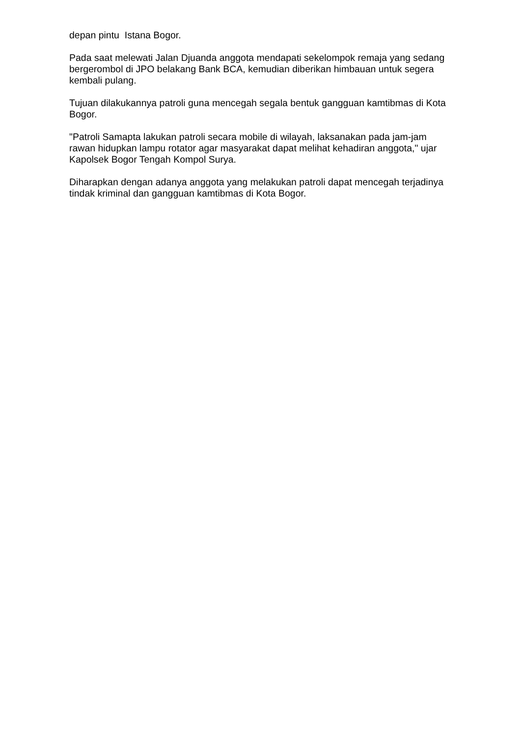depan pintu Istana Bogor.
Pada saat melewati Jalan Djuanda anggota mendapati sekelompok remaja yang sedang bergerombol di JPO belakang Bank BCA, kemudian diberikan himbauan untuk segera kembali pulang.
Tujuan dilakukannya patroli guna mencegah segala bentuk gangguan kamtibmas di Kota Bogor.
"Patroli Samapta lakukan patroli secara mobile di wilayah, laksanakan pada jam-jam rawan hidupkan lampu rotator agar masyarakat dapat melihat kehadiran anggota," ujar Kapolsek Bogor Tengah Kompol Surya.
Diharapkan dengan adanya anggota yang melakukan patroli dapat mencegah terjadinya tindak kriminal dan gangguan kamtibmas di Kota Bogor.